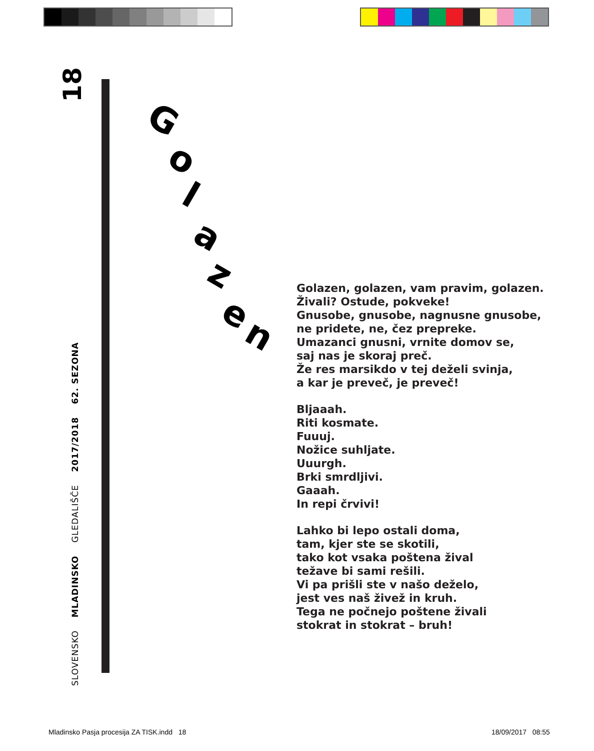SLOVENSKO MLADINSKO GLEDALIŠČE 2017/2018 62. SEZONA
18
Golazen
Golazen, golazen, vam pravim, golazen.
Živali? Ostude, pokveke!
Gnusobe, gnusobe, nagnusne gnusobe,
ne pridete, ne, čez prepreke.
Umazanci gnusni, vrnite domov se,
saj nas je skoraj preč.
Že res marsikdo v tej deželi svinja,
a kar je preveč, je preveč!
Bljaaah.
Riti kosmate.
Fuuuj.
Nožice suhljate.
Uuurgh.
Brki smrdljivi.
Gaaah.
In repi črvivi!
Lahko bi lepo ostali doma,
tam, kjer ste se skotili,
tako kot vsaka poštena žival
težave bi sami rešili.
Vi pa prišli ste v našo deželo,
jest ves naš živež in kruh.
Tega ne počnejo poštene živali
stokrat in stokrat – bruh!
Mladinsko Pasja procesija ZA TISK.indd 18
18/09/2017 08:55